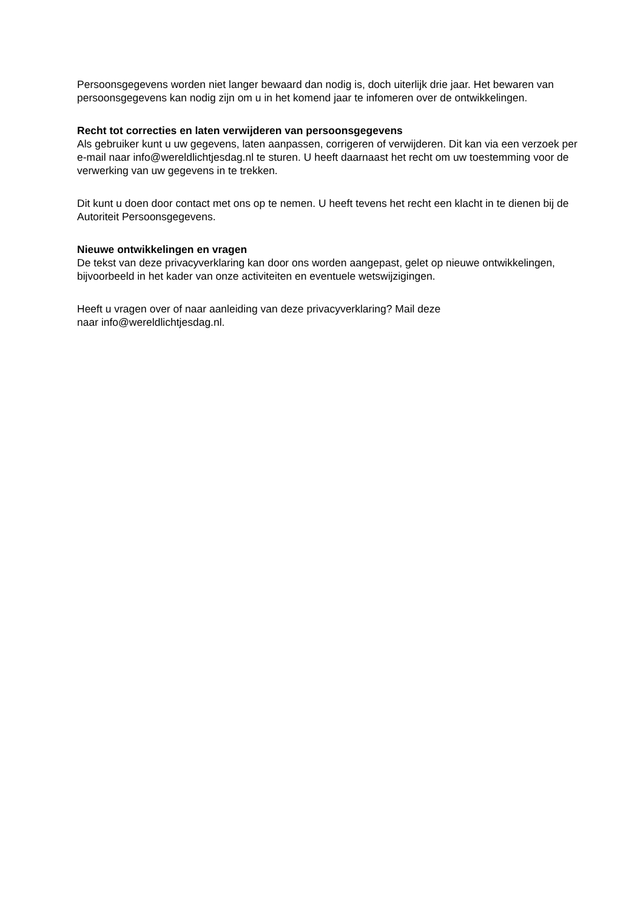Persoonsgegevens worden niet langer bewaard dan nodig is, doch uiterlijk drie jaar. Het bewaren van persoonsgegevens kan nodig zijn om u in het komend jaar te infomeren over de ontwikkelingen.
Recht tot correcties en laten verwijderen van persoonsgegevens
Als gebruiker kunt u uw gegevens, laten aanpassen, corrigeren of verwijderen. Dit kan via een verzoek per e-mail naar info@wereldlichtjesdag.nl te sturen. U heeft daarnaast het recht om uw toestemming voor de verwerking van uw gegevens in te trekken.
Dit kunt u doen door contact met ons op te nemen. U heeft tevens het recht een klacht in te dienen bij de Autoriteit Persoonsgegevens.
Nieuwe ontwikkelingen en vragen
De tekst van deze privacyverklaring kan door ons worden aangepast, gelet op nieuwe ontwikkelingen, bijvoorbeeld in het kader van onze activiteiten en eventuele wetswijzigingen.
Heeft u vragen over of naar aanleiding van deze privacyverklaring? Mail deze
naar info@wereldlichtjesdag.nl.